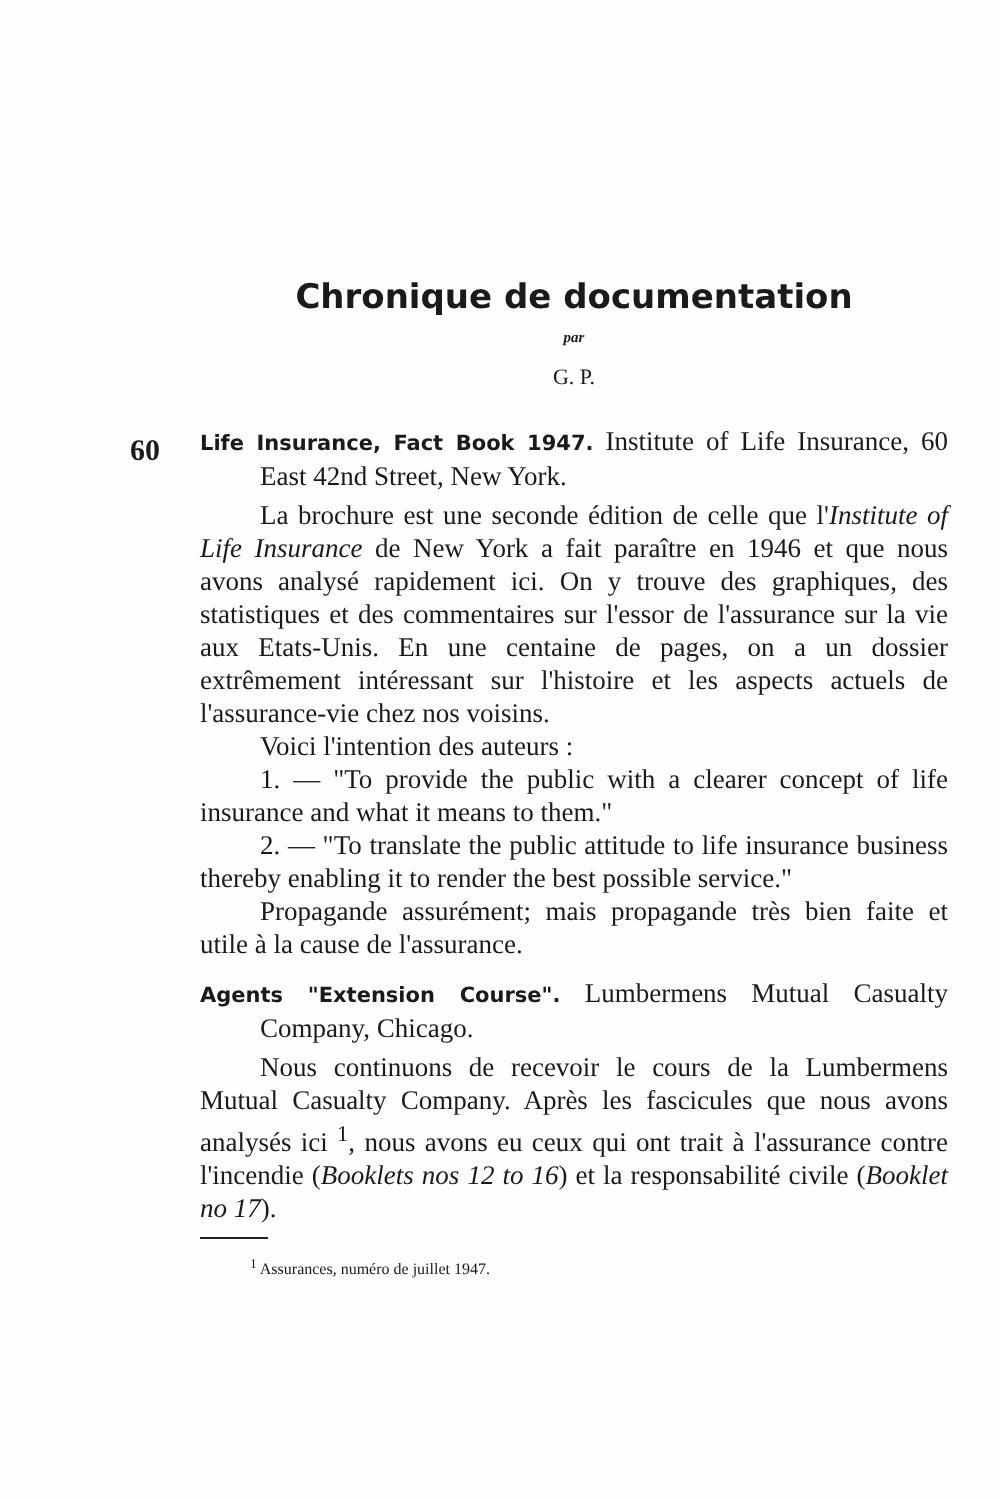Chronique de documentation
par
G. P.
60
Life Insurance, Fact Book 1947. Institute of Life Insurance, 60 East 42nd Street, New York.
La brochure est une seconde édition de celle que l'Institute of Life Insurance de New York a fait paraître en 1946 et que nous avons analysé rapidement ici. On y trouve des graphiques, des statistiques et des commentaires sur l'essor de l'assurance sur la vie aux Etats-Unis. En une centaine de pages, on a un dossier extrêmement intéressant sur l'histoire et les aspects actuels de l'assurance-vie chez nos voisins.
Voici l'intention des auteurs :
1. — "To provide the public with a clearer concept of life insurance and what it means to them."
2. — "To translate the public attitude to life insurance business thereby enabling it to render the best possible service."
Propagande assurément; mais propagande très bien faite et utile à la cause de l'assurance.
Agents "Extension Course". Lumbermens Mutual Casualty Company, Chicago.
Nous continuons de recevoir le cours de la Lumbermens Mutual Casualty Company. Après les fascicules que nous avons analysés ici <sup>1</sup>, nous avons eu ceux qui ont trait à l'assurance contre l'incendie (Booklets nos 12 to 16) et la responsabilité civile (Booklet no 17).
<sup>1</sup> Assurances, numéro de juillet 1947.